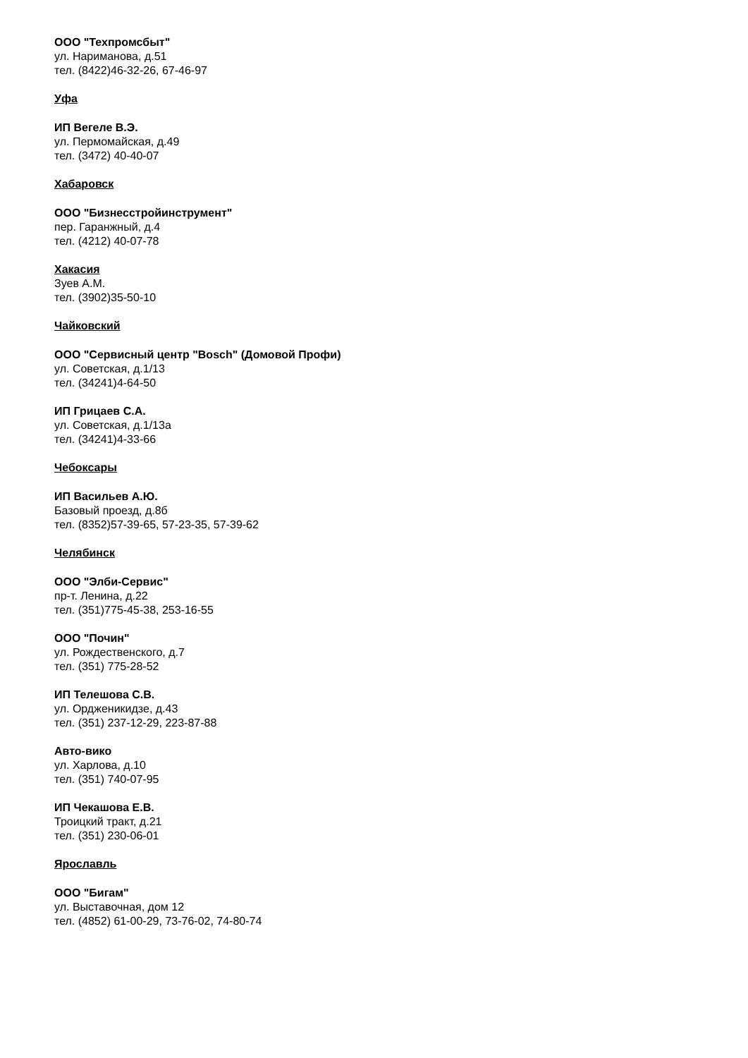ООО "Техпромсбыт"
ул. Нариманова, д.51
тел. (8422)46-32-26, 67-46-97
Уфа
ИП Вегеле В.Э.
ул. Пермомайская, д.49
тел. (3472) 40-40-07
Хабаровск
ООО "Бизнесстройинструмент"
пер. Гаранжный, д.4
тел. (4212) 40-07-78
Хакасия
Зуев А.М.
тел. (3902)35-50-10
Чайковский
ООО "Сервисный центр "Bosch" (Домовой Профи)
ул. Советская, д.1/13
тел. (34241)4-64-50
ИП Грицаев С.А.
ул. Советская, д.1/13а
тел. (34241)4-33-66
Чебоксары
ИП Васильев А.Ю.
Базовый проезд, д.8б
тел. (8352)57-39-65, 57-23-35, 57-39-62
Челябинск
ООО "Элби-Сервис"
пр-т. Ленина, д.22
тел. (351)775-45-38, 253-16-55
ООО "Почин"
ул. Рождественского, д.7
тел. (351) 775-28-52
ИП Телешова С.В.
ул. Ордженикидзе, д.43
тел. (351) 237-12-29, 223-87-88
Авто-вико
ул. Харлова, д.10
тел. (351) 740-07-95
ИП Чекашова Е.В.
Троицкий тракт, д.21
тел. (351) 230-06-01
Ярославль
ООО "Бигам"
ул. Выставочная, дом 12
тел. (4852) 61-00-29, 73-76-02, 74-80-74